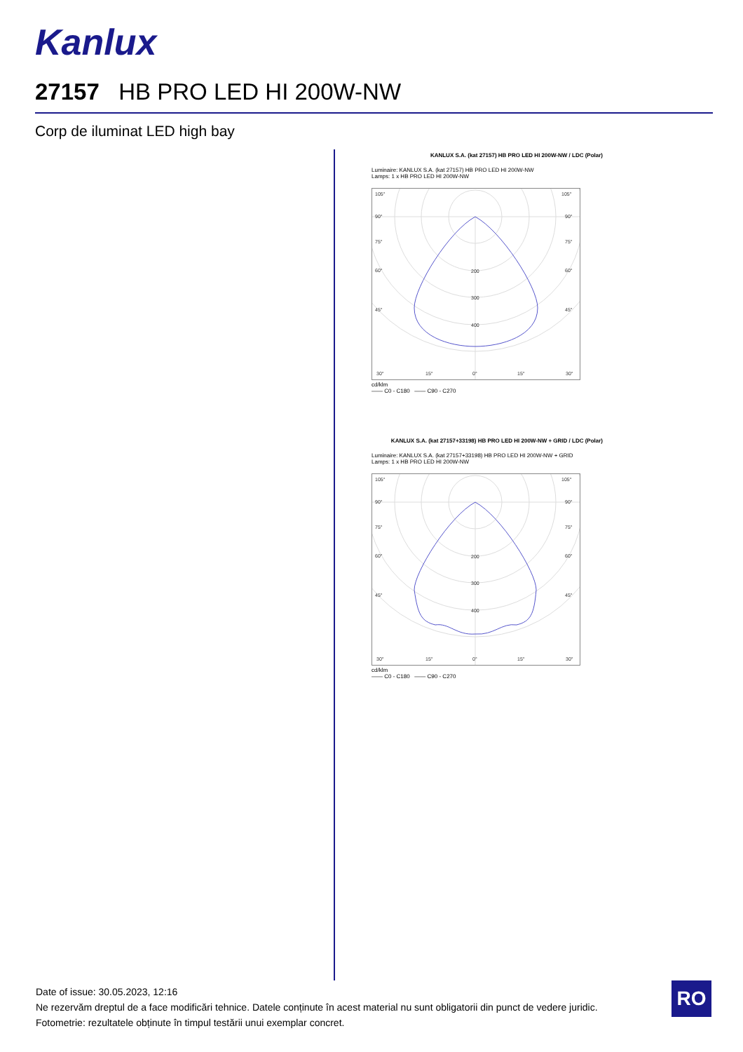Kanlux
27157 HB PRO LED HI 200W-NW
Corp de iluminat LED high bay
KANLUX S.A. (kat 27157) HB PRO LED HI 200W-NW / LDC (Polar)
Luminaire: KANLUX S.A. (kat 27157) HB PRO LED HI 200W-NW
Lamps: 1 x HB PRO LED HI 200W-NW
105°
105°
90°
90°
75°
75°
60°
60°
45°
45°
200
300
400
30°
15°
0°
15°
30°
cd/klm
—— C0 - C180 —— C90 - C270
KANLUX S.A. (kat 27157+33198) HB PRO LED HI 200W-NW + GRID / LDC (Polar)
Luminaire: KANLUX S.A. (kat 27157+33198) HB PRO LED HI 200W-NW + GRID
Lamps: 1 x HB PRO LED HI 200W-NW
105°
105°
90°
90°
75°
75°
60°
60°
45°
45°
200
300
400
30°
15°
0°
15°
30°
cd/klm
—— C0 - C180 —— C90 - C270
Date of issue: 30.05.2023, 12:16
Ne rezervăm dreptul de a face modificări tehnice. Datele conținute în acest material nu sunt obligatorii din punct de vedere juridic.
Fotometrie: rezultatele obținute în timpul testării unui exemplar concret.
RO